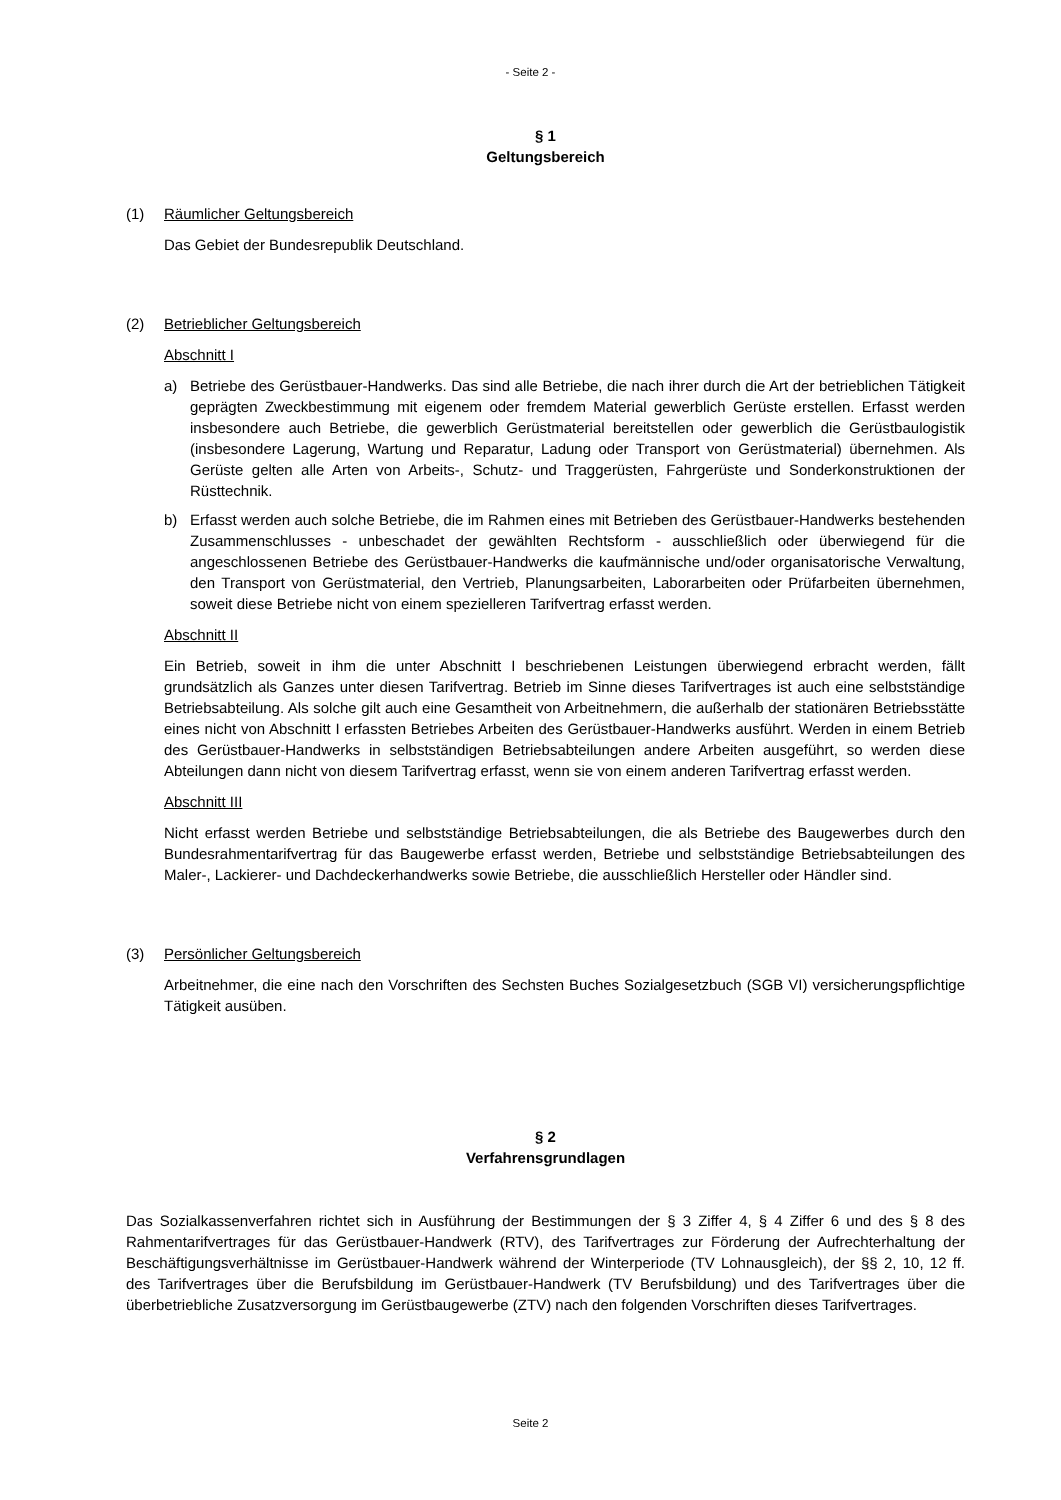- Seite 2 -
§ 1
Geltungsbereich
(1) Räumlicher Geltungsbereich
Das Gebiet der Bundesrepublik Deutschland.
(2) Betrieblicher Geltungsbereich
Abschnitt I
a) Betriebe des Gerüstbauer-Handwerks. Das sind alle Betriebe, die nach ihrer durch die Art der betrieblichen Tätigkeit geprägten Zweckbestimmung mit eigenem oder fremdem Material gewerblich Gerüste erstellen. Erfasst werden insbesondere auch Betriebe, die gewerblich Gerüstmaterial bereitstellen oder gewerblich die Gerüstbaulogistik (insbesondere Lagerung, Wartung und Reparatur, Ladung oder Transport von Gerüstmaterial) übernehmen. Als Gerüste gelten alle Arten von Arbeits-, Schutz- und Traggerüsten, Fahrgerüste und Sonderkonstruktionen der Rüsttechnik.
b) Erfasst werden auch solche Betriebe, die im Rahmen eines mit Betrieben des Gerüstbauer-Handwerks bestehenden Zusammenschlusses - unbeschadet der gewählten Rechtsform - ausschließlich oder überwiegend für die angeschlossenen Betriebe des Gerüstbauer-Handwerks die kaufmännische und/oder organisatorische Verwaltung, den Transport von Gerüstmaterial, den Vertrieb, Planungsarbeiten, Laborarbeiten oder Prüfarbeiten übernehmen, soweit diese Betriebe nicht von einem spezielleren Tarifvertrag erfasst werden.
Abschnitt II
Ein Betrieb, soweit in ihm die unter Abschnitt I beschriebenen Leistungen überwiegend erbracht werden, fällt grundsätzlich als Ganzes unter diesen Tarifvertrag. Betrieb im Sinne dieses Tarifvertrages ist auch eine selbstständige Betriebsabteilung. Als solche gilt auch eine Gesamtheit von Arbeitnehmern, die außerhalb der stationären Betriebsstätte eines nicht von Abschnitt I erfassten Betriebes Arbeiten des Gerüstbauer-Handwerks ausführt. Werden in einem Betrieb des Gerüstbauer-Handwerks in selbstständigen Betriebsabteilungen andere Arbeiten ausgeführt, so werden diese Abteilungen dann nicht von diesem Tarifvertrag erfasst, wenn sie von einem anderen Tarifvertrag erfasst werden.
Abschnitt III
Nicht erfasst werden Betriebe und selbstständige Betriebsabteilungen, die als Betriebe des Baugewerbes durch den Bundesrahmentarifvertrag für das Baugewerbe erfasst werden, Betriebe und selbstständige Betriebsabteilungen des Maler-, Lackierer- und Dachdeckerhandwerks sowie Betriebe, die ausschließlich Hersteller oder Händler sind.
(3) Persönlicher Geltungsbereich
Arbeitnehmer, die eine nach den Vorschriften des Sechsten Buches Sozialgesetzbuch (SGB VI) versicherungspflichtige Tätigkeit ausüben.
§ 2
Verfahrensgrundlagen
Das Sozialkassenverfahren richtet sich in Ausführung der Bestimmungen der § 3 Ziffer 4, § 4 Ziffer 6 und des § 8 des Rahmentarifvertrages für das Gerüstbauer-Handwerk (RTV), des Tarifvertrages zur Förderung der Aufrechterhaltung der Beschäftigungsverhältnisse im Gerüstbauer-Handwerk während der Winterperiode (TV Lohnausgleich), der §§ 2, 10, 12 ff. des Tarifvertrages über die Berufsbildung im Gerüstbauer-Handwerk (TV Berufsbildung) und des Tarifvertrages über die überbetriebliche Zusatzversorgung im Gerüstbaugewerbe (ZTV) nach den folgenden Vorschriften dieses Tarifvertrages.
Seite 2